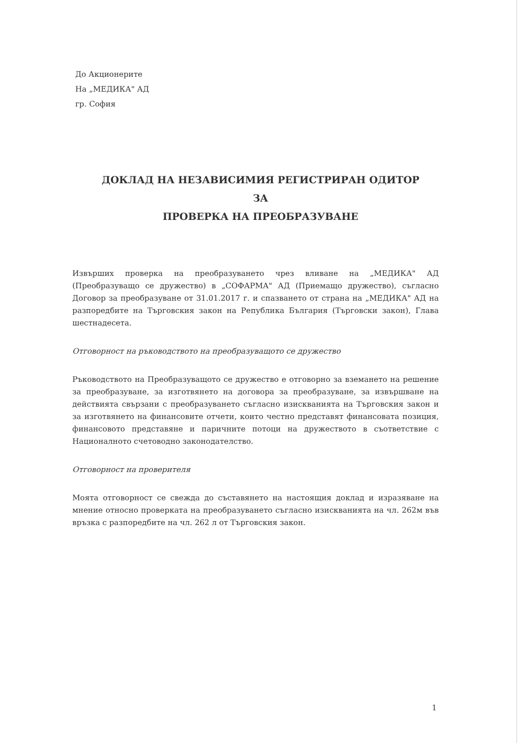До Акционерите
На „МЕДИКА" АД
гр. София
ДОКЛАД НА НЕЗАВИСИМИЯ РЕГИСТРИРАН ОДИТОР
ЗА
ПРОВЕРКА НА ПРЕОБРАЗУВАНЕ
Извърших проверка на преобразуването чрез вливане на „МЕДИКА" АД (Преобразуващо се дружество) в „СОФАРМА" АД (Приемащо дружество), съгласно Договор за преобразуване от 31.01.2017 г. и спазването от страна на „МЕДИКА" АД на разпоредбите на Търговския закон на Република България (Търговски закон), Глава шестнадесета.
Отговорност на ръководството на преобразуващото се дружество
Ръководството на Преобразуващото се дружество е отговорно за вземането на решение за преобразуване, за изготвянето на договора за преобразуване, за извършване на действията свързани с преобразуването съгласно изискванията на Търговския закон и за изготвянето на финансовите отчети, които честно представят финансовата позиция, финансовото представяне и паричните потоци на дружеството в съответствие с Националното счетоводно законодателство.
Отговорност на проверителя
Моята отговорност се свежда до съставянето на настоящия доклад и изразяване на мнение относно проверката на преобразуването съгласно изискванията на чл. 262м във връзка с разпоредбите на чл. 262 л от Търговския закон.
1